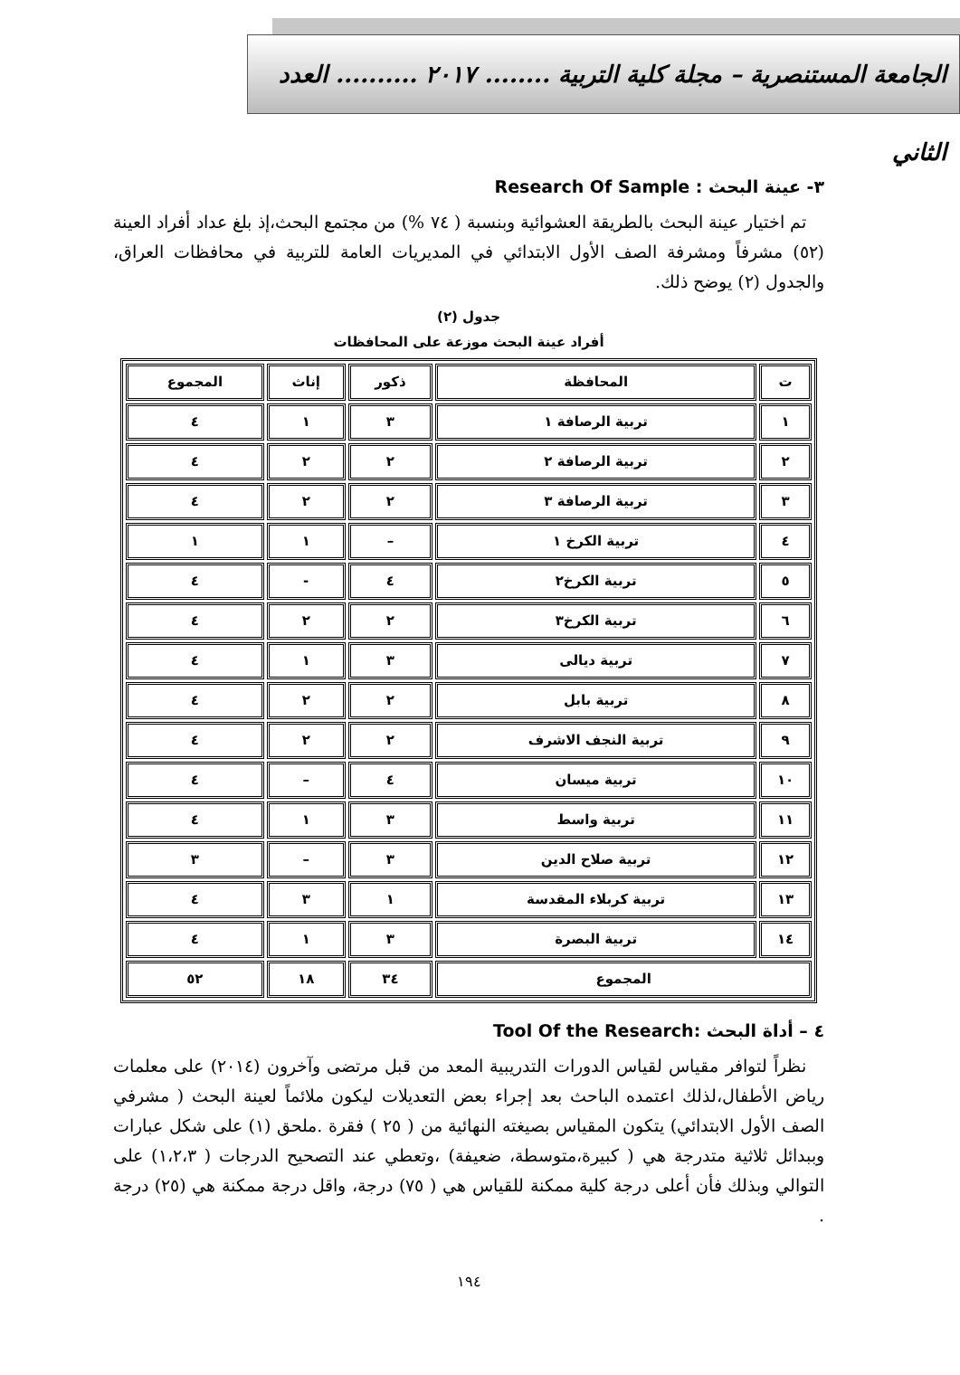الجامعة المستنصرية – مجلة كلية التربية ........ ٢٠١٧ .......... العدد الثاني
٣- عينة البحث : Research Of Sample
تم اختيار عينة البحث بالطريقة العشوائية وبنسبة ( ٧٤ %) من مجتمع البحث،إذ بلغ عداد أفراد العينة (٥٢) مشرفاً ومشرفة الصف الأول الابتدائي في المديريات العامة للتربية في محافظات العراق، والجدول (٢) يوضح ذلك.
جدول (٢)
أفراد عينة البحث موزعة على المحافظات
| ت | المحافظة | ذكور | إناث | المجموع |
| --- | --- | --- | --- | --- |
| ١ | تربية الرصافة ١ | ٣ | ١ | ٤ |
| ٢ | تربية الرصافة ٢ | ٢ | ٢ | ٤ |
| ٣ | تربية الرصافة ٣ | ٢ | ٢ | ٤ |
| ٤ | تربية الكرخ ١ | – | ١ | ١ |
| ٥ | تربية الكرخ٢ | ٤ | - | ٤ |
| ٦ | تربية الكرخ٣ | ٢ | ٢ | ٤ |
| ٧ | تربية ديالى | ٣ | ١ | ٤ |
| ٨ | تربية بابل | ٢ | ٢ | ٤ |
| ٩ | تربية النجف الاشرف | ٢ | ٢ | ٤ |
| ١٠ | تربية ميسان | ٤ | – | ٤ |
| ١١ | تربية واسط | ٣ | ١ | ٤ |
| ١٢ | تربية صلاح الدين | ٣ | – | ٣ |
| ١٣ | تربية كربلاء المقدسة | ١ | ٣ | ٤ |
| ١٤ | تربية البصرة | ٣ | ١ | ٤ |
| المجموع | | ٣٤ | ١٨ | ٥٢ |
٤ – أداة البحث :Tool Of the Research
نظراً لتوافر مقياس لقياس الدورات التدريبية المعد من قبل مرتضى وآخرون (٢٠١٤) على معلمات رياض الأطفال،لذلك اعتمده الباحث بعد إجراء بعض التعديلات ليكون ملائماً لعينة البحث ( مشرفي الصف الأول الابتدائي) يتكون المقياس بصيغته النهائية من ( ٢٥ ) فقرة .ملحق (١) على شكل عبارات وببدائل ثلاثية متدرجة هي ( كبيرة،متوسطة، ضعيفة) ،وتعطي عند التصحيح الدرجات ( ١،٢،٣) على التوالي وبذلك فأن أعلى درجة كلية ممكنة للقياس هي ( ٧٥) درجة، واقل درجة ممكنة هي (٢٥) درجة .
١٩٤